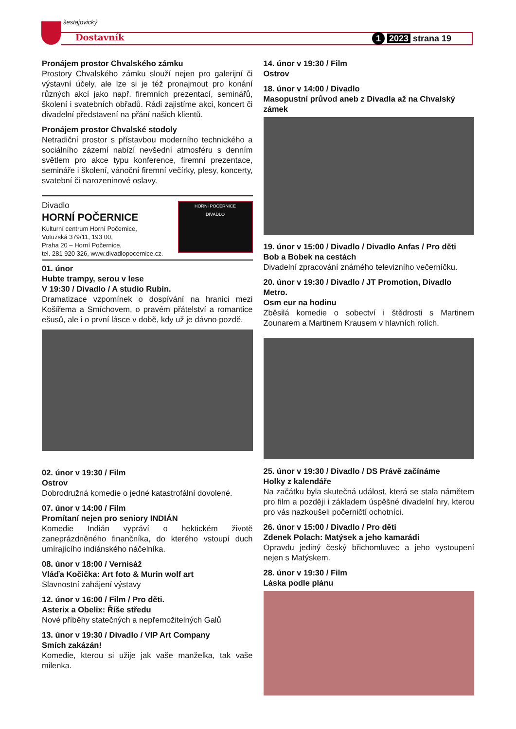šestajovický
Dostavník 1 2023 strana 19
Pronájem prostor Chvalského zámku
Prostory Chvalského zámku slouží nejen pro galerijní či výstavní účely, ale lze si je též pronajmout pro konání různých akcí jako např. firemních prezentací, seminářů, školení i svatebních obřadů. Rádi zajistíme akci, koncert či divadelní představení na přání našich klientů.
Pronájem prostor Chvalské stodoly
Netradiční prostor s přístavbou moderního technického a sociálního zázemí nabízí nevšední atmosféru s denním světlem pro akce typu konference, firemní prezentace, semináře i školení, vánoční firemní večírky, plesy, koncerty, svatební či narozeninové oslavy.
Divadlo
HORNÍ POČERNICE
Kulturní centrum Horní Počernice,
Votuzská 379/11, 193 00,
Praha 20 – Horní Počernice,
tel. 281 920 326, www.divadlopocernice.cz.
HORNÍ POČERNICE
DIVADLO
01. únor
Hubte trampy, serou v lese
V 19:30 / Divadlo / A studio Rubín.
Dramatizace vzpomínek o dospívání na hranici mezi Košířema a Smíchovem, o pravém přátelství a romantice ešusů, ale i o první lásce v době, kdy už je dávno pozdě.
02. únor v 19:30 / Film
Ostrov
Dobrodružná komedie o jedné katastrofální dovolené.
07. únor v 14:00 / Film
Promítaní nejen pro seniory INDIÁN
Komedie Indián vypráví o hektickém životě zaneprázdněného finančníka, do kterého vstoupí duch umírajícího indiánského náčelníka.
08. únor v 18:00 / Vernisáž
Vláďa Kočička: Art foto & Murin wolf art
Slavnostní zahájení výstavy
12. únor v 16:00 / Film / Pro děti.
Asterix a Obelix: Říše středu
Nové příběhy statečných a nepřemožitelných Galů
13. únor v 19:30 / Divadlo / VIP Art Company
Smích zakázán!
Komedie, kterou si užije jak vaše manželka, tak vaše milenka.
14. únor v 19:30 / Film
Ostrov
18. únor v 14:00 / Divadlo
Masopustní průvod aneb z Divadla až na Chvalský zámek
19. únor v 15:00 / Divadlo / Divadlo Anfas / Pro děti
Bob a Bobek na cestách
Divadelní zpracování známého televizního večerníčku.
20. únor v 19:30 / Divadlo / JT Promotion, Divadlo Metro.
Osm eur na hodinu
Zběsilá komedie o sobectví i štědrosti s Martinem Zounarem a Martinem Krausem v hlavních rolích.
25. únor v 19:30 / Divadlo / DS Právě začínáme
Holky z kalendáře
Na začátku byla skutečná událost, která se stala námětem pro film a později i základem úspěšné divadelní hry, kterou pro vás nazkoušeli počerničtí ochotníci.
26. únor v 15:00 / Divadlo / Pro děti
Zdenek Polach: Matýsek a jeho kamarádi
Opravdu jediný český břichomluvec a jeho vystoupení nejen s Matýskem.
28. únor v 19:30 / Film
Láska podle plánu